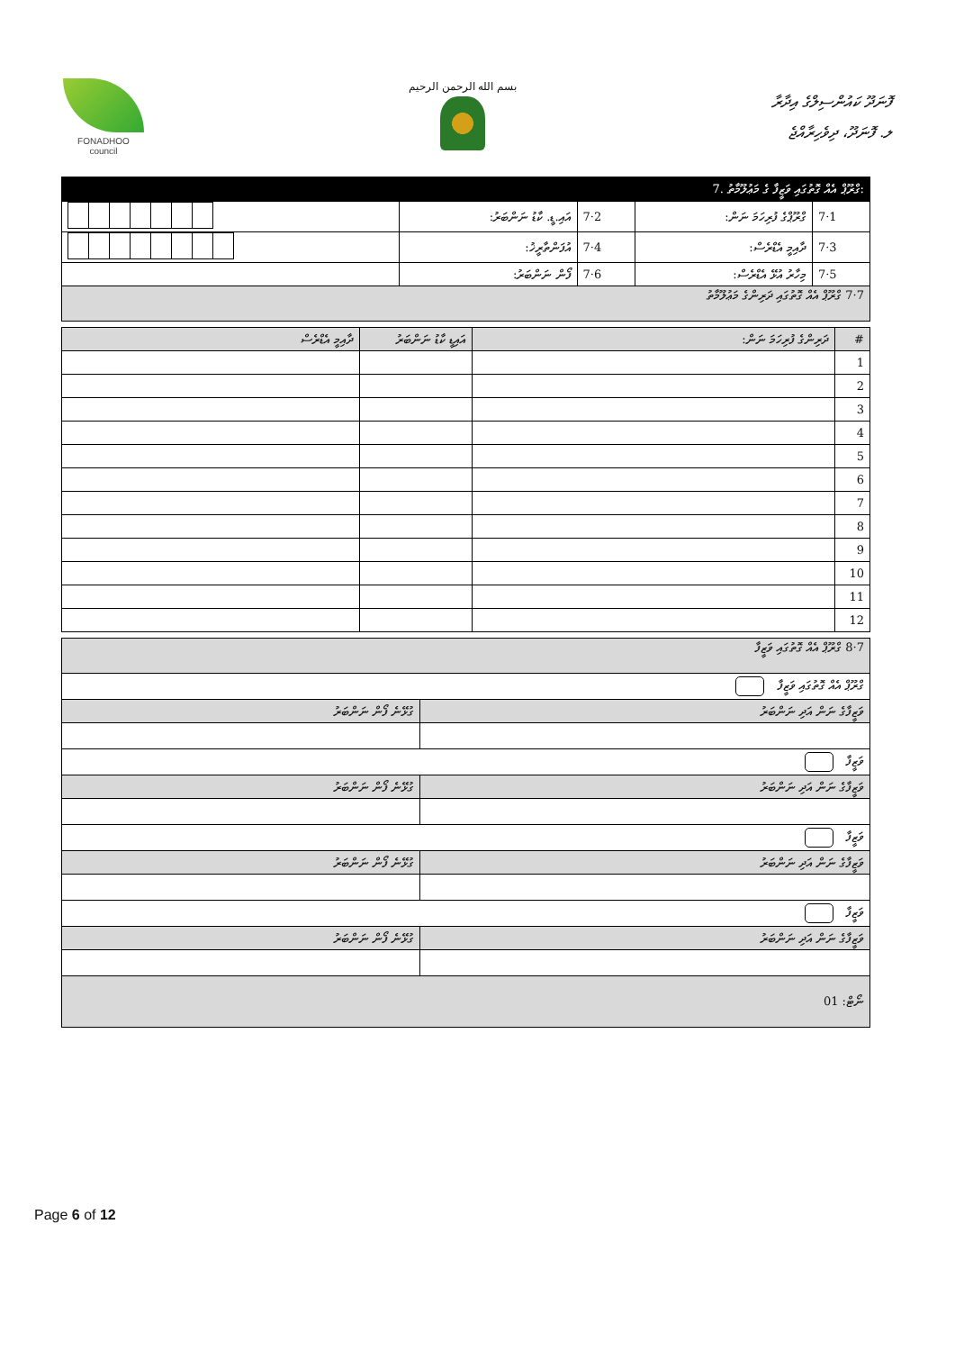FONADHOO
council
بسم الله الرحمن الرحيم
ފޮނަދޫ ކައުންސިލްގެ އިދާރާ
ލ. ފޮނަދޫ، ދިވެހިރާއްޖެ
| 7. ގްރޫޕް އެއް ގޮތުގައި ވަޒީފާ ގެ މަޢުލޫމާތު: | | | | |
| | އައި.ޑީ. ކާޑު ނަންބަރު: | 7·2 | ގްރޫޕްގެ ފުރިހަމަ ނަން: | 7·1 |
| | އުފަންތާރީޚު: | 7·4 | ދާއިމީ އެޑްރެސް: | 7·3 |
| | ފޯން ނަންބަރު: | 7·6 | މިހާރު އުޅޭ އެޑްރެސް: | 7·5 |
| 7·7 ގްރޫޕް އެއް ގޮތުގައި ދަރިންގެ މަޢުލޫމާތު | | | | |
| ދާއިމީ އެޑްރެސް | އައިޑީ ކާޑު ނަންބަރު | ދަރިންގެ ފުރިހަމަ ނަން: | # |
| --- | --- | --- | --- |
| | | | 1 |
| | | | 2 |
| | | | 3 |
| | | | 4 |
| | | | 5 |
| | | | 6 |
| | | | 7 |
| | | | 8 |
| | | | 9 |
| | | | 10 |
| | | | 11 |
| | | | 12 |
| 7·8 ގްރޫޕް އެއް ގޮތުގައި ވަޒީފާ | |
| ގްރޫޕް އެއް ގޮތުގައި ވަޒީފާ | |
| ގުޅޭނެ ފޯން ނަންބަރު | ވަޒީފާގެ ނަން އަދި ނަންބަރު |
| ވަޒީފާ | |
| ގުޅޭނެ ފޯން ނަންބަރު | ވަޒީފާގެ ނަން އަދި ނަންބަރު |
| ވަޒީފާ | |
| ގުޅޭނެ ފޯން ނަންބަރު | ވަޒީފާގެ ނަން އަދި ނަންބަރު |
| ވަޒީފާ | |
| ގުޅޭނެ ފޯން ނަންބަރު | ވަޒީފާގެ ނަން އަދި ނަންބަރު |
| ނޯޓް: 01 | |
Page 6 of 12